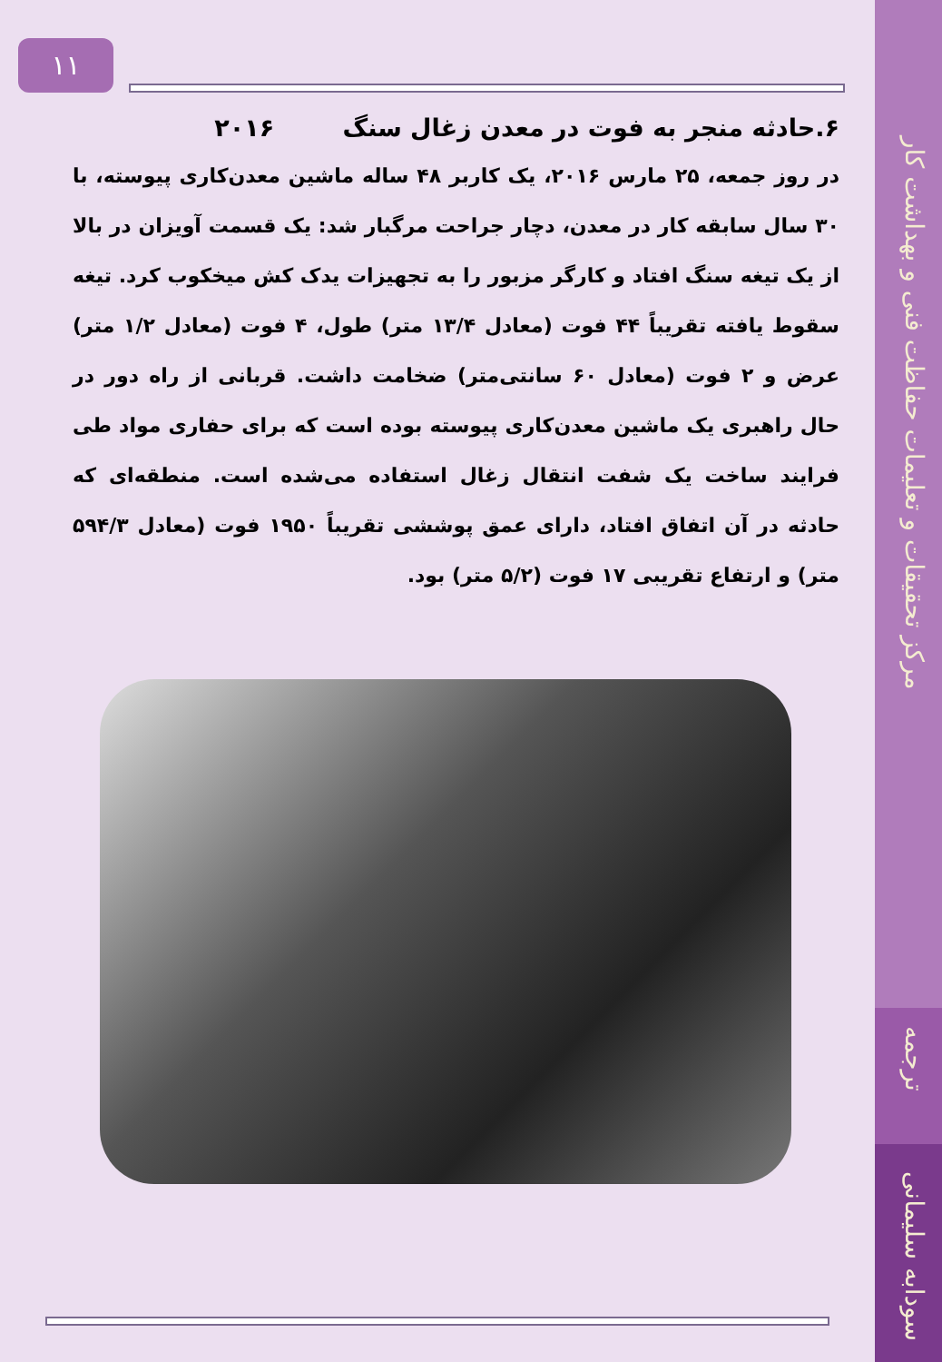١١
۶.حادثه منجر به فوت در معدن زغال سنگ ۲۰۱۶
در روز جمعه، ۲۵ مارس ۲۰۱۶، یک کاربر ۴۸ ساله ماشین معدن‌کاری پیوسته، با ۳۰ سال سابقه کار در معدن، دچار جراحت مرگبار شد: یک قسمت آویزان در بالا از یک تیغه سنگ افتاد و کارگر مزبور را به تجهیزات یدک کش میخکوب کرد. تیغه سقوط یافته تقریباً ۴۴ فوت (معادل ۱۳/۴ متر) طول، ۴ فوت (معادل ۱/۲ متر) عرض و ۲ فوت (معادل ۶۰ سانتی‌متر) ضخامت داشت. قربانی از راه دور در حال راهبری یک ماشین معدن‌کاری پیوسته بوده است که برای حفاری مواد طی فرایند ساخت یک شفت انتقال زغال استفاده می‌شده است. منطقه‌ای که حادثه در آن اتفاق افتاد، دارای عمق پوششی تقریباً ۱۹۵۰ فوت (معادل ۵۹۴/۳ متر) و ارتفاع تقریبی ۱۷ فوت (۵/۲ متر) بود.
مرکز تحقیقات و تعلیمات حفاظت فنی و بهداشت کار
ترجمه
سودابه سلیمانی